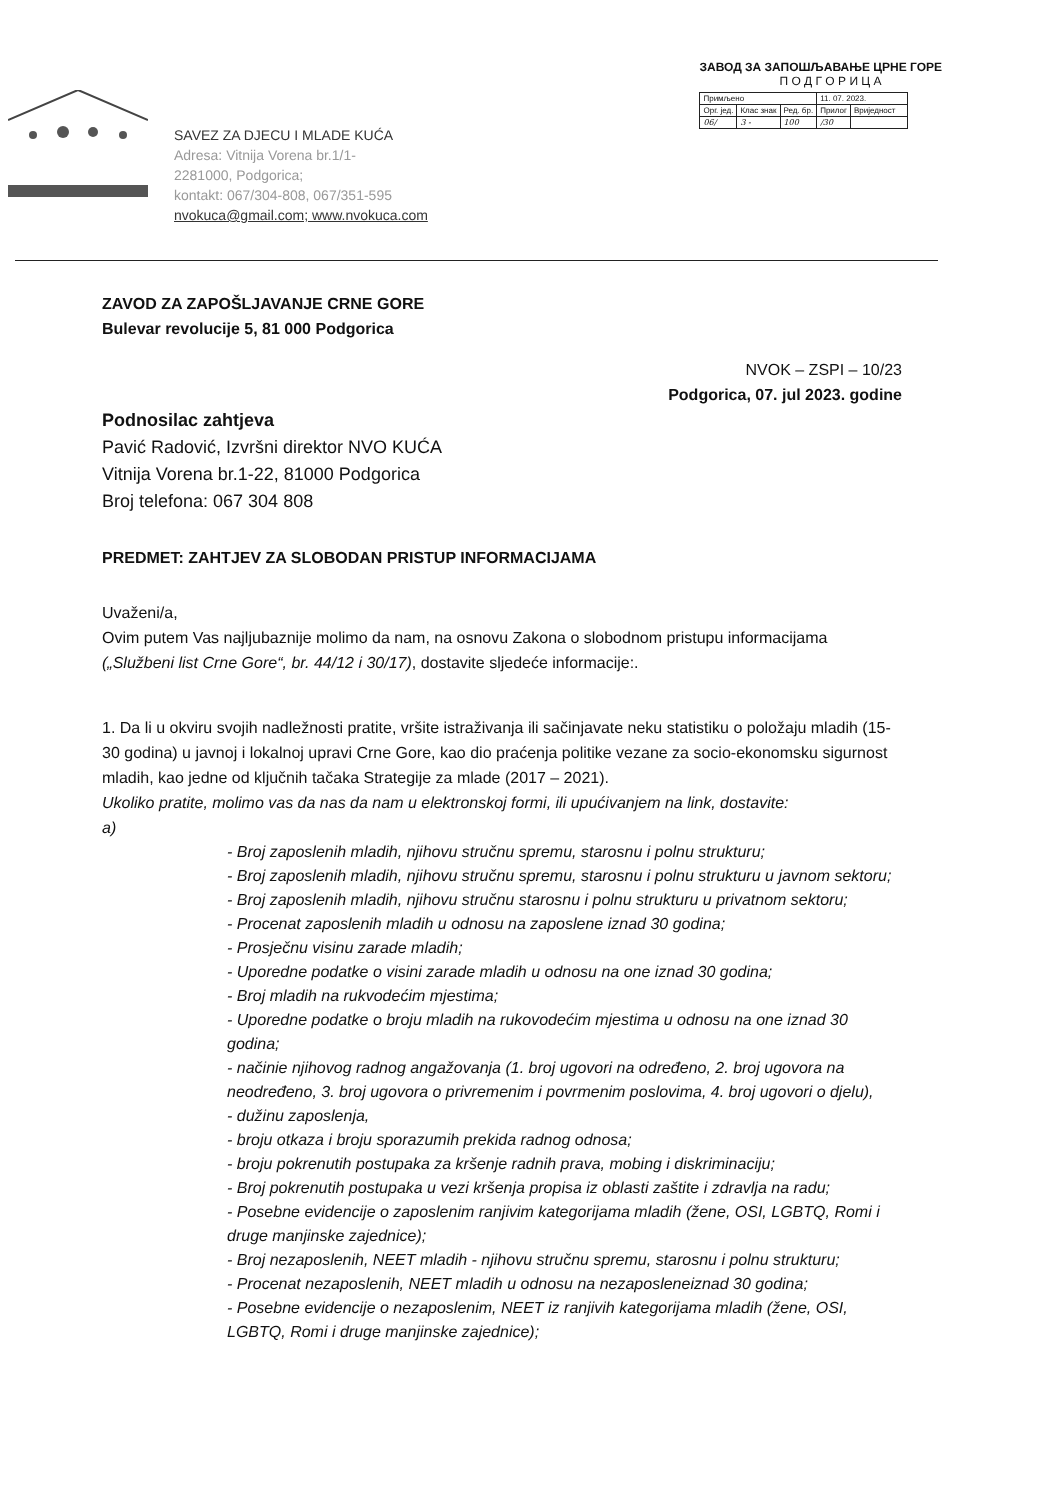SAVEZ ZA DJECU I MLADE KUĆA
Adresa: Vitnija Vorena br.1/1-
2281000, Podgorica;
kontakt: 067/304-808, 067/351-595
nvokuca@gmail.com; www.nvokuca.com
ЗАВОД ЗА ЗАПОШЉАВАЊЕ ЦРНЕ ГОРЕ
П О Д Г О Р И Ц А
| Примљено | | | 11. 07. 2023. | |
| Орг. јед. | Клас знак | Ред. бр. | Прилог | Вриједност |
| 06/ | 3 - | 100 | /30 | |
ZAVOD ZA ZAPOŠLJAVANJE CRNE GORE
Bulevar revolucije 5, 81 000 Podgorica
NVOK – ZSPI – 10/23
Podgorica, 07. jul 2023. godine
Podnosilac zahtjeva
Pavić Radović, Izvršni direktor NVO KUĆA
Vitnija Vorena br.1-22, 81000 Podgorica
Broj telefona: 067 304 808
PREDMET: ZAHTJEV ZA SLOBODAN PRISTUP INFORMACIJAMA
Uvaženi/a,
Ovim putem Vas najljubaznije molimo da nam, na osnovu Zakona o slobodnom pristupu informacijama („Službeni list Crne Gore“, br. 44/12 i 30/17), dostavite sljedeće informacije:.
1. Da li u okviru svojih nadležnosti pratite, vršite istraživanja ili sačinjavate neku statistiku o položaju mladih (15-30 godina) u javnoj i lokalnoj upravi Crne Gore, kao dio praćenja politike vezane za socio-ekonomsku sigurnost mladih, kao jedne od ključnih tačaka Strategije za mlade (2017 – 2021).
Ukoliko pratite, molimo vas da nas da nam u elektronskoj formi, ili upućivanjem na link, dostavite:
a)
- Broj zaposlenih mladih, njihovu stručnu spremu, starosnu i polnu strukturu;
- Broj zaposlenih mladih, njihovu stručnu spremu, starosnu i polnu strukturu u javnom sektoru;
- Broj zaposlenih mladih, njihovu stručnu starosnu i polnu strukturu u privatnom sektoru;
- Procenat zaposlenih mladih u odnosu na zaposlene iznad 30 godina;
- Prosječnu visinu zarade mladih;
- Uporedne podatke o visini zarade mladih u odnosu na one iznad 30 godina;
- Broj mladih na rukvodećim mjestima;
- Uporedne podatke o broju mladih na rukovodećim mjestima u odnosu na one iznad 30 godina;
- načinie njihovog radnog angažovanja (1. broj ugovori na određeno, 2. broj ugovora na neodređeno, 3. broj ugovora o privremenim i povrmenim poslovima, 4. broj ugovori o djelu),
- dužinu zaposlenja,
- broju otkaza i broju sporazumih prekida radnog odnosa;
- broju pokrenutih postupaka za kršenje radnih prava, mobing i diskriminaciju;
- Broj pokrenutih postupaka u vezi kršenja propisa iz oblasti zaštite i zdravlja na radu;
- Posebne evidencije o zaposlenim ranjivim kategorijama mladih (žene, OSI, LGBTQ, Romi i druge manjinske zajednice);
- Broj nezaposlenih, NEET mladih - njihovu stručnu spremu, starosnu i polnu strukturu;
- Procenat nezaposlenih, NEET mladih u odnosu na nezaposleneiznad 30 godina;
- Posebne evidencije o nezaposlenim, NEET iz ranjivih kategorijama mladih (žene, OSI, LGBTQ, Romi i druge manjinske zajednice);